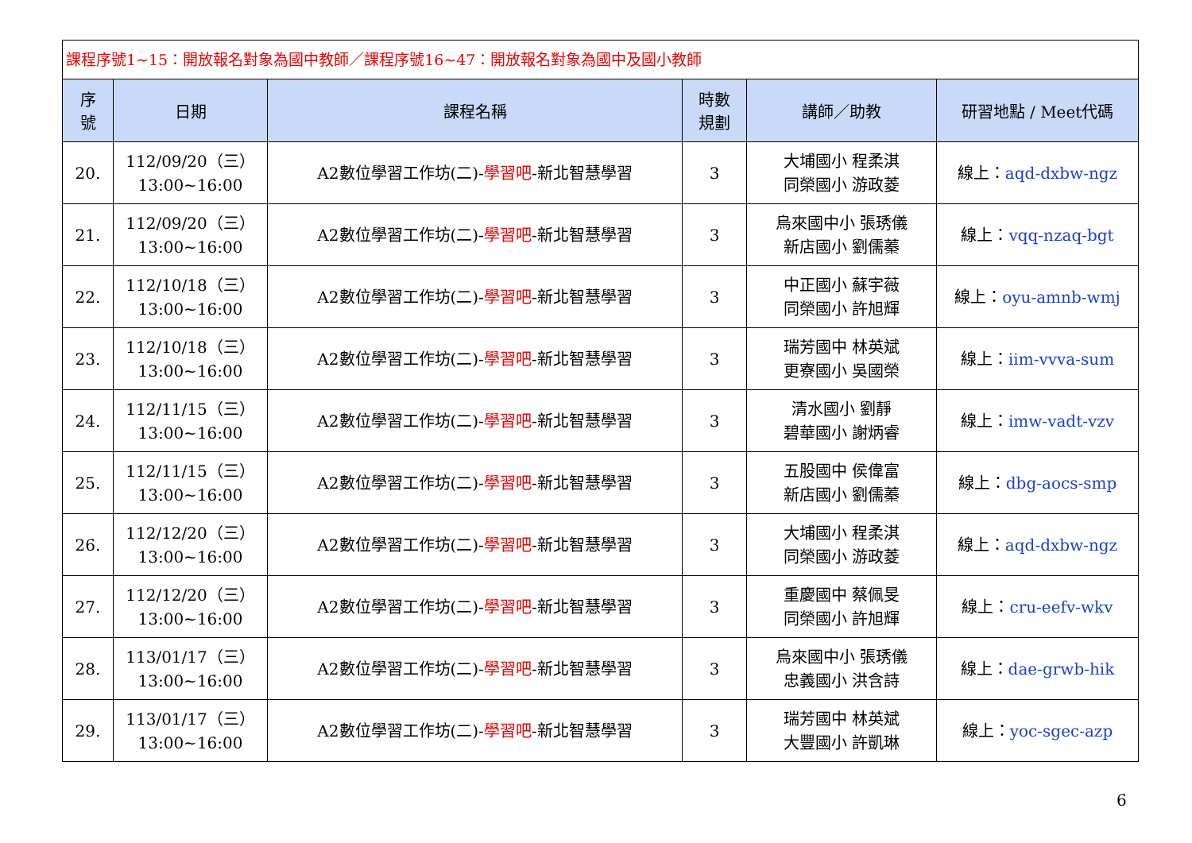| 課程序號1~15：開放報名對象為國中教師／課程序號16~47：開放報名對象為國中及國小教師 | | | | | |
| 序 號 | 日期 | 課程名稱 | 時數 規劃 | 講師／助教 | 研習地點 / Meet代碼 |
| 20. | 112/09/20（三） 13:00~16:00 | A2數位學習工作坊(二)- 學習吧 -新北智慧學習 | 3 | 大埔國小 程柔淇 同榮國小 游政菱 | 線上： aqd-dxbw-ngz |
| 21. | 112/09/20（三） 13:00~16:00 | A2數位學習工作坊(二)- 學習吧 -新北智慧學習 | 3 | 烏來國中小 張琇儀 新店國小 劉儒蓁 | 線上： vqq-nzaq-bgt |
| 22. | 112/10/18（三） 13:00~16:00 | A2數位學習工作坊(二)- 學習吧 -新北智慧學習 | 3 | 中正國小 蘇宇薇 同榮國小 許旭輝 | 線上： oyu-amnb-wmj |
| 23. | 112/10/18（三） 13:00~16:00 | A2數位學習工作坊(二)- 學習吧 -新北智慧學習 | 3 | 瑞芳國中 林英斌 更寮國小 吳國榮 | 線上： iim-vvva-sum |
| 24. | 112/11/15（三） 13:00~16:00 | A2數位學習工作坊(二)- 學習吧 -新北智慧學習 | 3 | 清水國小 劉靜 碧華國小 謝炳睿 | 線上： imw-vadt-vzv |
| 25. | 112/11/15（三） 13:00~16:00 | A2數位學習工作坊(二)- 學習吧 -新北智慧學習 | 3 | 五股國中 侯偉富 新店國小 劉儒蓁 | 線上： dbg-aocs-smp |
| 26. | 112/12/20（三） 13:00~16:00 | A2數位學習工作坊(二)- 學習吧 -新北智慧學習 | 3 | 大埔國小 程柔淇 同榮國小 游政菱 | 線上： aqd-dxbw-ngz |
| 27. | 112/12/20（三） 13:00~16:00 | A2數位學習工作坊(二)- 學習吧 -新北智慧學習 | 3 | 重慶國中 蔡佩旻 同榮國小 許旭輝 | 線上： cru-eefv-wkv |
| 28. | 113/01/17（三） 13:00~16:00 | A2數位學習工作坊(二)- 學習吧 -新北智慧學習 | 3 | 烏來國中小 張琇儀 忠義國小 洪含詩 | 線上： dae-grwb-hik |
| 29. | 113/01/17（三） 13:00~16:00 | A2數位學習工作坊(二)- 學習吧 -新北智慧學習 | 3 | 瑞芳國中 林英斌 大豐國小 許凱琳 | 線上： yoc-sgec-azp |
6